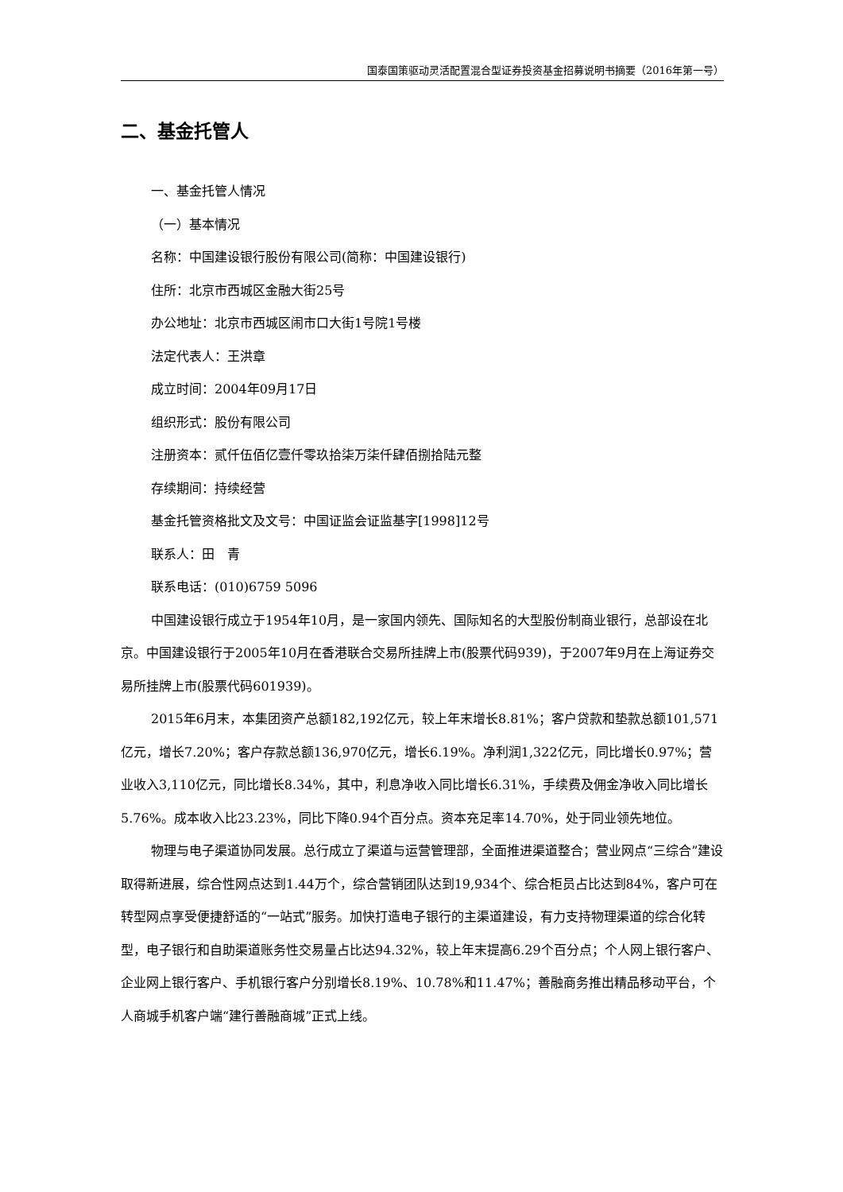国泰国策驱动灵活配置混合型证券投资基金招募说明书摘要（2016年第一号）
二、基金托管人
一、基金托管人情况
（一）基本情况
名称：中国建设银行股份有限公司(简称：中国建设银行)
住所：北京市西城区金融大街25号
办公地址：北京市西城区闹市口大街1号院1号楼
法定代表人：王洪章
成立时间：2004年09月17日
组织形式：股份有限公司
注册资本：贰仟伍佰亿壹仟零玖拾柒万柒仟肆佰捌拾陆元整
存续期间：持续经营
基金托管资格批文及文号：中国证监会证监基字[1998]12号
联系人：田　青
联系电话：(010)6759 5096
中国建设银行成立于1954年10月，是一家国内领先、国际知名的大型股份制商业银行，总部设在北京。中国建设银行于2005年10月在香港联合交易所挂牌上市(股票代码939)，于2007年9月在上海证券交易所挂牌上市(股票代码601939)。
2015年6月末，本集团资产总额182,192亿元，较上年末增长8.81%；客户贷款和垫款总额101,571亿元，增长7.20%；客户存款总额136,970亿元，增长6.19%。净利润1,322亿元，同比增长0.97%；营业收入3,110亿元，同比增长8.34%，其中，利息净收入同比增长6.31%，手续费及佣金净收入同比增长5.76%。成本收入比23.23%，同比下降0.94个百分点。资本充足率14.70%，处于同业领先地位。
物理与电子渠道协同发展。总行成立了渠道与运营管理部，全面推进渠道整合；营业网点“三综合”建设取得新进展，综合性网点达到1.44万个，综合营销团队达到19,934个、综合柜员占比达到84%，客户可在转型网点享受便捷舒适的“一站式”服务。加快打造电子银行的主渠道建设，有力支持物理渠道的综合化转型，电子银行和自助渠道账务性交易量占比达94.32%，较上年末提高6.29个百分点；个人网上银行客户、企业网上银行客户、手机银行客户分别增长8.19%、10.78%和11.47%；善融商务推出精品移动平台，个人商城手机客户端“建行善融商城”正式上线。